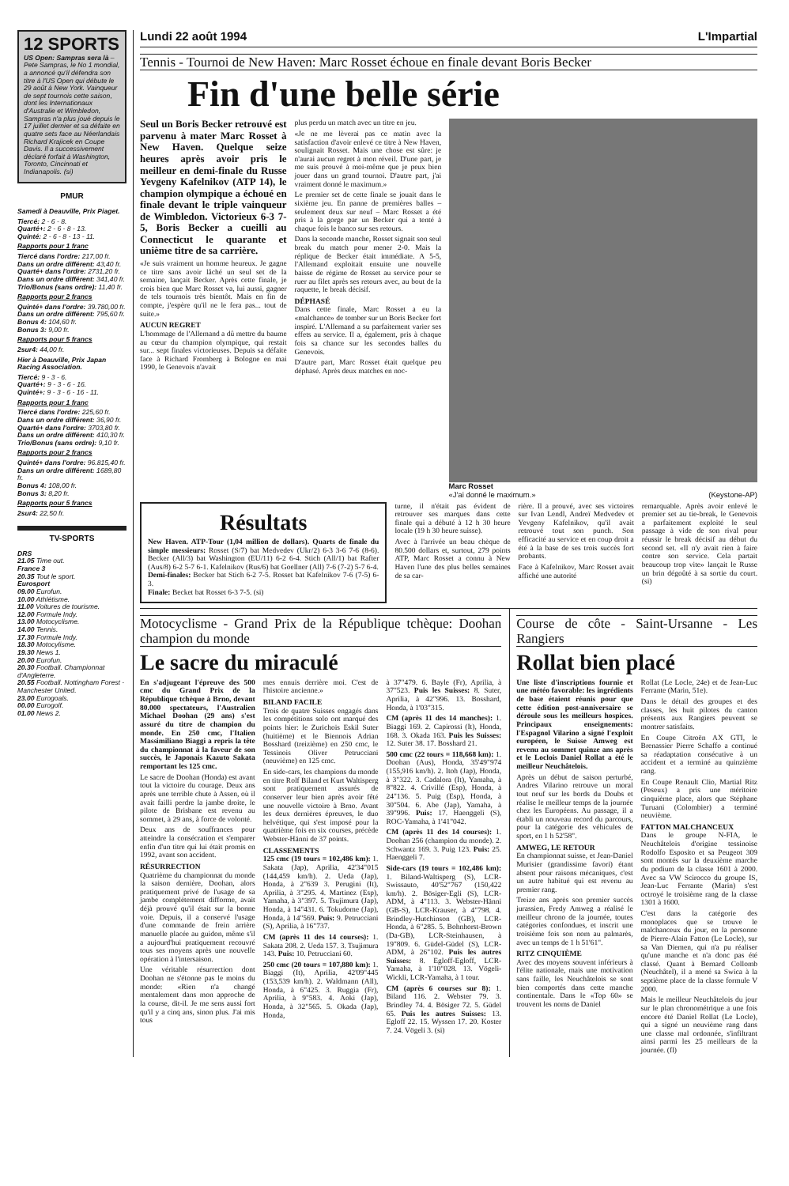12 SPORTS
US Open: Sampras sera là – Pete Sampras, le No 1 mondial, a annoncé qu'il défendra son titre à l'US Open qui débute le 29 août à New York. Vainqueur de sept tournois cette saison, dont les Internationaux d'Australie et Wimbledon, Sampras n'a plus joué depuis le 17 juillet dernier et sa défaite en quatre sets face au Néerlandais Richard Krajicek en Coupe Davis. Il a successivement déclaré forfait à Washington, Toronto, Cincinnati et Indianapolis. (si)
PMUR
Samedi à Deauville, Prix Piaget.
Tiercé: 2 - 6 - 8.
Quarté+: 2 - 6 - 8 - 13.
Quinté: 2 - 6 - 8 - 13 - 11.
Rapports pour 1 franc
Tiercé dans l'ordre: 217,00 fr.
Dans un ordre différent: 43,40 fr.
Quarté+ dans l'ordre: 2731,20 fr.
Dans un ordre différent: 341,40 fr.
Trio/Bonus (sans ordre): 11,40 fr.
Rapports pour 2 francs
Quinté+ dans l'ordre: 39.780,00 fr.
Dans un ordre différent: 795,60 fr.
Bonus 4: 104,60 fr.
Bonus 3: 9,00 fr.
Rapports pour 5 francs
2sur4: 44,00 fr.
Hier à Deauville, Prix Japan Racing Association.
Tiercé: 9 - 3 - 6.
Quarté+: 9 - 3 - 6 - 16.
Quinté+: 9 - 3 - 6 - 16 - 11.
Rapports pour 1 franc
Tiercé dans l'ordre: 225,60 fr.
Dans un ordre différent: 36,90 fr.
Quarté+ dans l'ordre: 3703,80 fr.
Dans un ordre différent: 410,30 fr.
Trio/Bonus (sans ordre): 9,10 fr.
Rapports pour 2 francs
Quinté+ dans l'ordre: 96.815,40 fr.
Dans un ordre différent: 1689,80 fr.
Bonus 4: 108,00 fr.
Bonus 3: 8,20 fr.
Rapports pour 5 francs
2sur4: 22,50 fr.
TV-SPORTS
DRS
21.05 Time out.
France 3
20.35 Tout le sport.
Eurosport
09.00 Eurofun.
10.00 Athlétisme.
11.00 Voitures de tourisme.
12.00 Formule Indy.
13.00 Motocyclisme.
14.00 Tennis.
17.30 Formule Indy.
18.30 Motocylisme.
19.30 News 1.
20.00 Eurofun.
20.30 Football. Championnat d'Angleterre.
20.55 Football. Nottingham Forest - Manchester United.
23.00 Eurogoals.
00.00 Eurogolf.
01.00 News 2.
Lundi 22 août 1994 L'Impartial
Tennis - Tournoi de New Haven: Marc Rosset échoue en finale devant Boris Becker
Fin d'une belle série
Seul un Boris Becker retrouvé est parvenu à mater Marc Rosset à New Haven. Quelque seize heures après avoir pris le meilleur en demi-finale du Russe Yevgeny Kafelnikov (ATP 14), le champion olympique a échoué en finale devant le triple vainqueur de Wimbledon. Victorieux 6-3 7-5, Boris Becker a cueilli au Connecticut le quarante et unième titre de sa carrière.
«Je suis vraiment un homme heureux. Je gagne ce titre sans avoir lâché un seul set de la semaine, lançait Becker. Après cette finale, je crois bien que Marc Rosset va, lui aussi, gagner de tels tournois très bientôt. Mais en fin de compte, j'espère qu'il ne le fera pas... tout de suite.»
AUCUN REGRET
L'hommage de l'Allemand a dû mettre du baume au cœur du champion olympique, qui restait sur... sept finales victorieuses. Depuis sa défaite face à Richard Fromberg à Bologne en mai 1990, le Genevois n'avait
plus perdu un match avec un titre en jeu.
«Je ne me lèverai pas ce matin avec la satisfaction d'avoir enlevé ce titre à New Haven, soulignait Rosset. Mais une chose est sûre: je n'aurai aucun regret à mon réveil. D'une part, je me suis prouvé à moi-même que je peux bien jouer dans un grand tournoi. D'autre part, j'ai vraiment donné le maximum.»
Le premier set de cette finale se jouait dans le sixième jeu. En panne de premières balles – seulement deux sur neuf – Marc Rosset a été pris à la gorge par un Becker qui a tenté à chaque fois le banco sur ses retours.
Dans la seconde manche, Rosset signait son seul break du match pour mener 2-0. Mais la réplique de Becker était immédiate. A 5-5, l'Allemand exploitait ensuite une nouvelle baisse de régime de Rosset au service pour se ruer au filet après ses retours avec, au bout de la raquette, le break décisif.
DÉPHASÉ
Dans cette finale, Marc Rosset a eu la «malchance» de tomber sur un Boris Becker fort inspiré. L'Allemand a su parfaitement varier ses effets au service. Il a, également, pris à chaque fois sa chance sur les secondes balles du Genevois.
D'autre part, Marc Rosset était quelque peu déphasé. Après deux matches en noc-
Marc Rosset
«J'ai donné le maximum.» (Keystone-AP)
Résultats
New Haven. ATP-Tour (1,04 million de dollars). Quarts de finale du simple messieurs: Rosset (S/7) bat Medvedev (Ukr/2) 6-3 3-6 7-6 (8-6). Becker (All/3) bat Washington (EU/11) 6-2 6-4. Stich (All/1) bat Rafter (Aus/8) 6-2 5-7 6-1. Kafelnikov (Rus/6) bat Goellner (All) 7-6 (7-2) 5-7 6-4.
Demi-finales: Becker bat Stich 6-2 7-5. Rosset bat Kafelnikov 7-6 (7-5) 6-3.
Finale: Becket bat Rosset 6-3 7-5. (si)
turne, il n'était pas évident de retrouver ses marques dans cette finale qui a débuté à 12 h 30 heure locale (19 h 30 heure suisse).
Avec à l'arrivée un beau chèque de 80.500 dollars et, surtout, 279 points ATP, Marc Rosset a connu à New Haven l'une des plus belles semaines de sa car-
rière. Il a prouvé, avec ses victoires sur Ivan Lendl, Andreï Medvedev et Yevgeny Kafelnikov, qu'il avait retrouvé tout son punch. Son efficacité au service et en coup droit a été à la base de ses trois succès fort probants.
Face à Kafelnikov, Marc Rosset avait affiché une autorité
remarquable. Après avoir enlevé le premier set au tie-break, le Genevois a parfaitement exploité le seul passage à vide de son rival pour réussir le break décisif au début du second set. «Il n'y avait rien à faire contre son service. Cela partait beaucoup trop vite» lançait le Russe un brin dégoûté à sa sortie du court. (si)
Motocyclisme - Grand Prix de la République tchèque: Doohan champion du monde
Le sacre du miraculé
En s'adjugeant l'épreuve des 500 cmc du Grand Prix de la République tchèque à Brno, devant 80.000 spectateurs, l'Australien Michael Doohan (29 ans) s'est assuré du titre de champion du monde. En 250 cmc, l'Italien Massimiliano Biaggi a repris la tête du championnat à la faveur de son succès, le Japonais Kazuto Sakata remportant les 125 cmc.
Le sacre de Doohan (Honda) est avant tout la victoire du courage. Deux ans après une terrible chute à Assen, où il avait failli perdre la jambe droite, le pilote de Brisbane est revenu au sommet, à 29 ans, à force de volonté.
Deux ans de souffrances pour atteindre la consécration et s'emparer enfin d'un titre qui lui était promis en 1992, avant son accident.
RÉSURRECTION
Quatrième du championnat du monde la saison dernière, Doohan, alors pratiquement privé de l'usage de sa jambe complètement difforme, avait déjà prouvé qu'il était sur la bonne voie. Depuis, il a conservé l'usage d'une commande de frein arrière manuelle placée au guidon, même s'il a aujourd'hui pratiquement recouvré tous ses moyens après une nouvelle opération à l'intersaison.
Une véritable résurrection dont Doohan ne s'étonne pas le moins du monde: «Rien n'a changé mentalement dans mon approche de la course, dit-il. Je me sens aussi fort qu'il y a cinq ans, sinon plus. J'ai mis tous
mes ennuis derrière moi. C'est de l'histoire ancienne.»
BILAND FACILE
Trois de quatre Suisses engagés dans les compétitions solo ont marqué des points hier: le Zurichois Eskil Suter (huitième) et le Biennois Adrian Bosshard (treizième) en 250 cmc, le Tessinois Oliver Petrucciani (neuvième) en 125 cmc.
En side-cars, les champions du monde en titre Rolf Biland et Kurt Waltisperg sont pratiquement assurés de conserver leur bien après avoir fêté une nouvelle victoire à Brno. Avant les deux dernières épreuves, le duo helvétique, qui s'est imposé pour la quatrième fois en six courses, précède Webster-Hänni de 37 points.
CLASSEMENTS
125 cmc (19 tours = 102,486 km): 1. Sakata (Jap), Aprilia, 42'34"015 (144,459 km/h). 2. Ueda (Jap), Honda, à 2"639 3. Perugini (It), Aprilia, à 3"295. 4. Martinez (Esp), Yamaha, à 3"397. 5. Tsujimura (Jap), Honda, à 14"431. 6. Tokudome (Jap), Honda, à 14"569. Puis: 9. Petrucciani (S), Aprilia, à 16"737.
CM (après 11 des 14 courses): 1. Sakata 208. 2. Ueda 157. 3. Tsujimura 143. Puis: 10. Petrucciani 60.
250 cmc (20 tours = 107,880 km): 1. Biaggi (It), Aprilia, 42'09"445 (153,539 km/h). 2. Waldmann (All), Honda, à 6"425. 3. Ruggia (Fr), Aprilia, à 9"583. 4. Aoki (Jap), Honda, à 32"565. 5. Okada (Jap), Honda,
à 37"479. 6. Bayle (Fr), Aprilia, à 37"523. Puis les Suisses: 8. Suter, Aprilia, à 42"996. 13. Bosshard, Honda, à 1'03"315.
CM (après 11 des 14 manches): 1. Biaggi 169. 2. Capirossi (It), Honda, 168. 3. Okada 163. Puis les Suisses: 12. Suter 38. 17. Bosshard 21.
500 cmc (22 tours = 118,668 km): 1. Doohan (Aus), Honda, 35'49"974 (155,916 km/h). 2. Itoh (Jap), Honda, à 3"322. 3. Cadalora (It), Yamaha, à 8"822. 4. Crivillé (Esp), Honda, à 24"136. 5. Puig (Esp), Honda, à 30"504. 6. Abe (Jap), Yamaha, à 39"996. Puis: 17. Haenggeli (S), ROC-Yamaha, à 1'41"042.
CM (après 11 des 14 courses): 1. Doohan 256 (champion du monde). 2. Schwantz 169. 3. Puig 123. Puis: 25. Haenggeli 7.
Side-cars (19 tours = 102,486 km): 1. Biland-Waltisperg (S), LCR-Swissauto, 40'52"767 (150,422 km/h). 2. Bösiger-Egli (S), LCR-ADM, à 4"113. 3. Webster-Hänni (GB-S), LCR-Krauser, à 4"798. 4. Brindley-Hutchinson (GB), LCR-Honda, à 6"285. 5. Bohnhorst-Brown (Da-GB), LCR-Steinhausen, à 19"809. 6. Güdel-Güdel (S), LCR-ADM, à 26"102. Puis les autres Suisses: 8. Egloff-Egloff, LCR-Yamaha, à 1'10"028. 13. Vögeli-Wickli, LCR-Yamaha, à 1 tour.
CM (après 6 courses sur 8): 1. Biland 116. 2. Webster 79. 3. Brindley 74. 4. Bösiger 72. 5. Güdel 65. Puis les autres Suisses: 13. Egloff 22. 15. Wyssen 17. 20. Koster 7. 24. Vögeli 3. (si)
Course de côte - Saint-Ursanne - Les Rangiers
Rollat bien placé
Une liste d'inscriptions fournie et une météo favorable: les ingrédients de base étaient réunis pour que cette édition post-anniversaire se déroule sous les meilleurs hospices. Principaux enseignements: l'Espagnol Vilarino a signé l'exploit européen, le Suisse Amweg est revenu au sommet quinze ans après et le Loclois Daniel Rollat a été le meilleur Neuchâtelois.
Après un début de saison perturbé, Andres Vilarino retrouve un moral tout neuf sur les bords du Doubs et réalise le meilleur temps de la journée chez les Européens. Au passage, il a établi un nouveau record du parcours, pour la catégorie des véhicules de sport, en 1 h 52'58".
AMWEG, LE RETOUR
En championnat suisse, et Jean-Daniel Murisier (grandissime favori) étant absent pour raisons mécaniques, c'est un autre habitué qui est revenu au premier rang.
Treize ans après son premier succès jurassien, Fredy Amweg a réalisé le meilleur chrono de la journée, toutes catégories confondues, et inscrit une troisième fois son nom au palmarès, avec un temps de 1 h 51'61".
RITZ CINQUIÈME
Avec des moyens souvent inférieurs à l'élite nationale, mais une motivation sans faille, les Neuchâtelois se sont bien comportés dans cette manche continentale. Dans le «Top 60» se trouvent les noms de Daniel
Rollat (Le Locle, 24e) et de Jean-Luc Ferrante (Marin, 51e).
Dans le détail des groupes et des classes, les huit pilotes du canton présents aux Rangiers peuvent se montrer satisfaits.
En Coupe Citroën AX GTI, le Brenassier Pierre Schaffo a continué sa réadaptation consécutive à un accident et a terminé au quinzième rang.
En Coupe Renault Clio, Martial Ritz (Peseux) a pris une méritoire cinquième place, alors que Stéphane Turuani (Colombier) a terminé neuvième.
FATTON MALCHANCEUX
Dans le groupe N-FIA, le Neuchâtelois d'origine tessinoise Rodolfo Esposito et sa Peugeot 309 sont montés sur la deuxième marche du podium de la classe 1601 à 2000. Avec sa VW Scirocco du groupe IS, Jean-Luc Ferrante (Marin) s'est octroyé le troisième rang de la classe 1301 à 1600.
C'est dans la catégorie des monoplaces que se trouve le malchanceux du jour, en la personne de Pierre-Alain Fatton (Le Locle), sur sa Van Diemen, qui n'a pu réaliser qu'une manche et n'a donc pas été classé. Quant à Bernard Collomb (Neuchâtel), il a mené sa Swica à la septième place de la classe formule V 2000.
Mais le meilleur Neuchâtelois du jour sur le plan chronométrique a une fois encore été Daniel Rollat (Le Locle), qui a signé un neuvième rang dans une classe mal ordonnée, s'infiltrant ainsi parmi les 25 meilleurs de la journée. (fl)